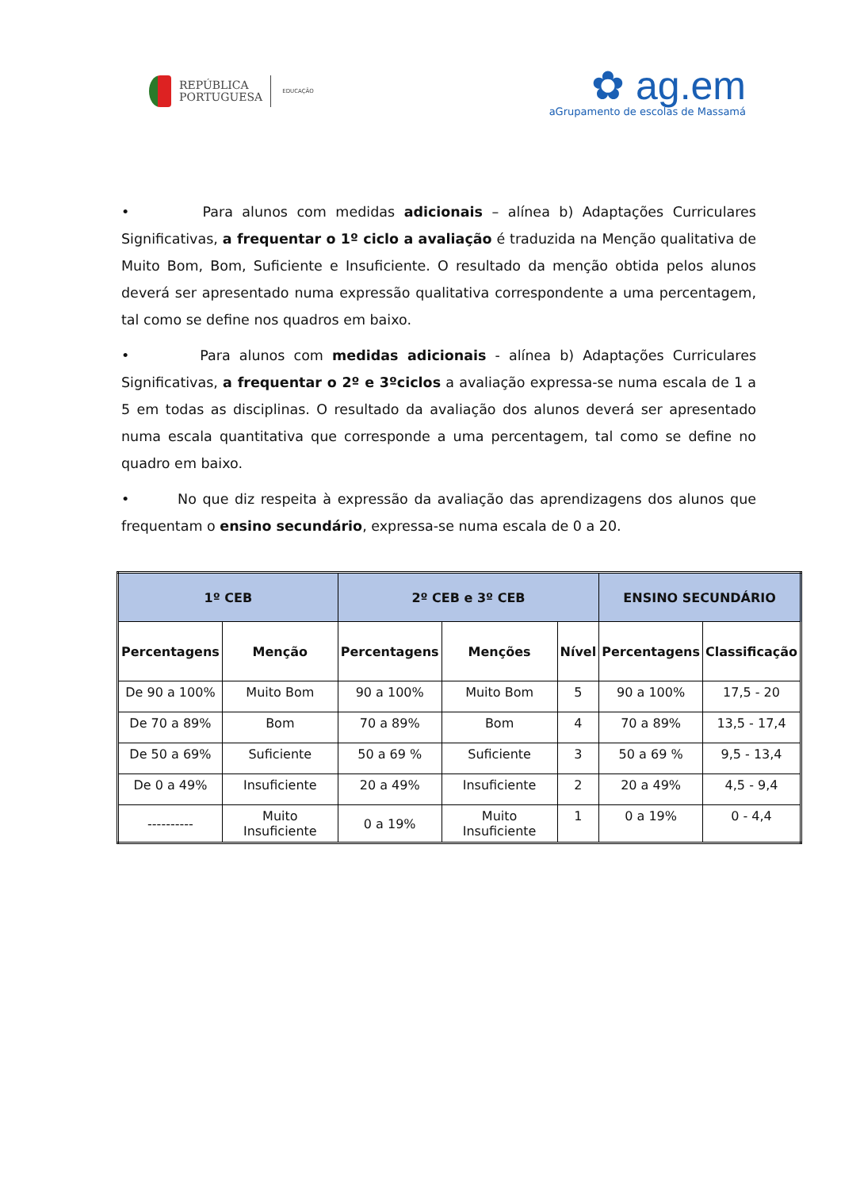REPÚBLICA
PORTUGUESA
EDUCAÇÃO
✿ ag.em
aGrupamento de escolas de Massamá
• Para alunos com medidas adicionais – alínea b) Adaptações Curriculares Significativas, a frequentar o 1º ciclo a avaliação é traduzida na Menção qualitativa de Muito Bom, Bom, Suficiente e Insuficiente. O resultado da menção obtida pelos alunos deverá ser apresentado numa expressão qualitativa correspondente a uma percentagem, tal como se define nos quadros em baixo.
• Para alunos com medidas adicionais - alínea b) Adaptações Curriculares Significativas, a frequentar o 2º e 3ºciclos a avaliação expressa-se numa escala de 1 a 5 em todas as disciplinas. O resultado da avaliação dos alunos deverá ser apresentado numa escala quantitativa que corresponde a uma percentagem, tal como se define no quadro em baixo.
• No que diz respeita à expressão da avaliação das aprendizagens dos alunos que frequentam o ensino secundário, expressa-se numa escala de 0 a 20.
| 1º CEB | | 2º CEB e 3º CEB | | | ENSINO SECUNDÁRIO | |
| --- | --- | --- | --- | --- | --- | --- |
| Percentagens | Menção | Percentagens | Menções | Nível | Percentagens | Classificação |
| De 90 a 100% | Muito Bom | 90 a 100% | Muito Bom | 5 | 90 a 100% | 17,5 - 20 |
| De 70 a 89% | Bom | 70 a 89% | Bom | 4 | 70 a 89% | 13,5 - 17,4 |
| De 50 a 69% | Suficiente | 50 a 69 % | Suficiente | 3 | 50 a 69 % | 9,5 - 13,4 |
| De 0 a 49% | Insuficiente | 20 a 49% | Insuficiente | 2 | 20 a 49% | 4,5 - 9,4 |
| ---------- | Muito Insuficiente | 0 a 19% | Muito Insuficiente | 1 | 0 a 19% | 0 - 4,4 |